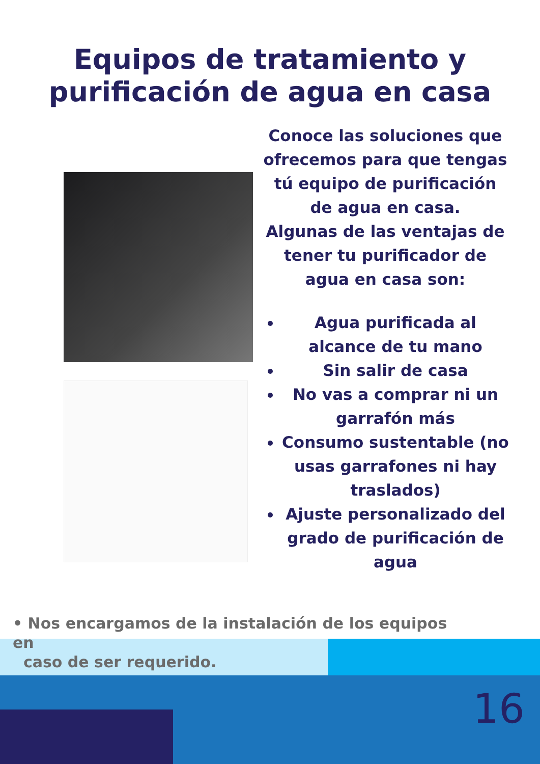Equipos de tratamiento y
purificación de agua en casa
Conoce las soluciones que ofrecemos para que tengas tú equipo de purificación de agua en casa.
Algunas de las ventajas de tener tu purificador de agua en casa son:
Agua purificada al alcance de tu mano
Sin salir de casa
No vas a comprar ni un garrafón más
Consumo sustentable (no usas garrafones ni hay traslados)
Ajuste personalizado del grado de purificación de agua
• Nos encargamos de la instalación de los equipos en
caso de ser requerido.
16